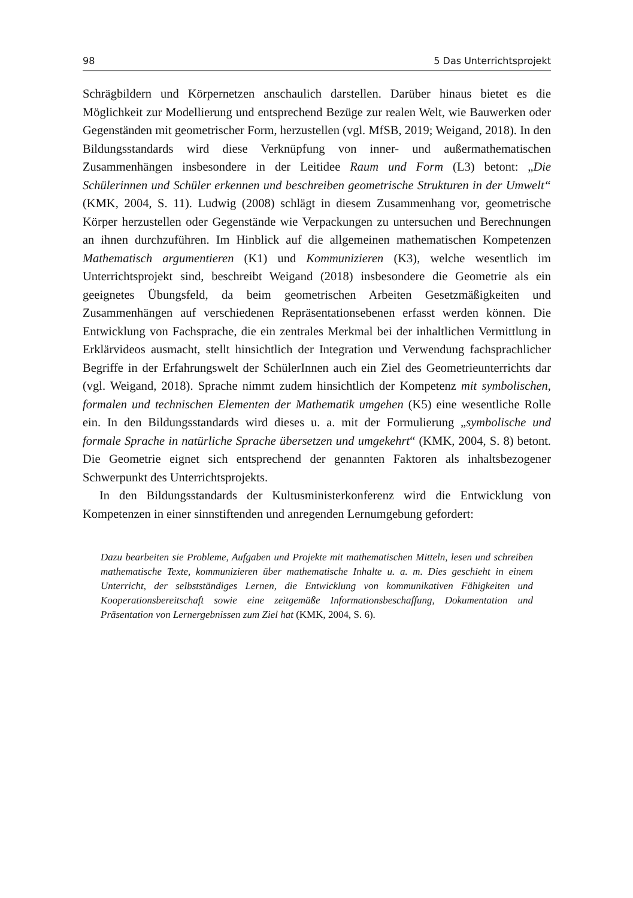98 5 Das Unterrichtsprojekt
Schrägbildern und Körpernetzen anschaulich darstellen. Darüber hinaus bietet es die Möglichkeit zur Modellierung und entsprechend Bezüge zur realen Welt, wie Bauwerken oder Gegenständen mit geometrischer Form, herzustellen (vgl. MfSB, 2019; Weigand, 2018). In den Bildungsstandards wird diese Verknüpfung von inner- und außermathematischen Zusammenhängen insbesondere in der Leitidee Raum und Form (L3) betont: „Die Schülerinnen und Schüler erkennen und beschreiben geometrische Strukturen in der Umwelt“ (KMK, 2004, S. 11). Ludwig (2008) schlägt in diesem Zusammenhang vor, geometrische Körper herzustellen oder Gegenstände wie Verpackungen zu untersuchen und Berechnungen an ihnen durchzuführen. Im Hinblick auf die allgemeinen mathematischen Kompetenzen Mathematisch argumentieren (K1) und Kommunizieren (K3), welche wesentlich im Unterrichtsprojekt sind, beschreibt Weigand (2018) insbesondere die Geometrie als ein geeignetes Übungsfeld, da beim geometrischen Arbeiten Gesetzmäßigkeiten und Zusammenhängen auf verschiedenen Repräsentationsebenen erfasst werden können. Die Entwicklung von Fachsprache, die ein zentrales Merkmal bei der inhaltlichen Vermittlung in Erklärvideos ausmacht, stellt hinsichtlich der Integration und Verwendung fachsprachlicher Begriffe in der Erfahrungswelt der SchülerInnen auch ein Ziel des Geometrieunterrichts dar (vgl. Weigand, 2018). Sprache nimmt zudem hinsichtlich der Kompetenz mit symbolischen, formalen und technischen Elementen der Mathematik umgehen (K5) eine wesentliche Rolle ein. In den Bildungsstandards wird dieses u. a. mit der Formulierung „symbolische und formale Sprache in natürliche Sprache übersetzen und umgekehrt“ (KMK, 2004, S. 8) betont. Die Geometrie eignet sich entsprechend der genannten Faktoren als inhaltsbezogener Schwerpunkt des Unterrichtsprojekts.
In den Bildungsstandards der Kultusministerkonferenz wird die Entwicklung von Kompetenzen in einer sinnstiftenden und anregenden Lernumgebung gefordert:
Dazu bearbeiten sie Probleme, Aufgaben und Projekte mit mathematischen Mitteln, lesen und schreiben mathematische Texte, kommunizieren über mathematische Inhalte u. a. m. Dies geschieht in einem Unterricht, der selbstständiges Lernen, die Entwicklung von kommunikativen Fähigkeiten und Kooperationsbereitschaft sowie eine zeitgemäße Informationsbeschaffung, Dokumentation und Präsentation von Lernergebnissen zum Ziel hat (KMK, 2004, S. 6).